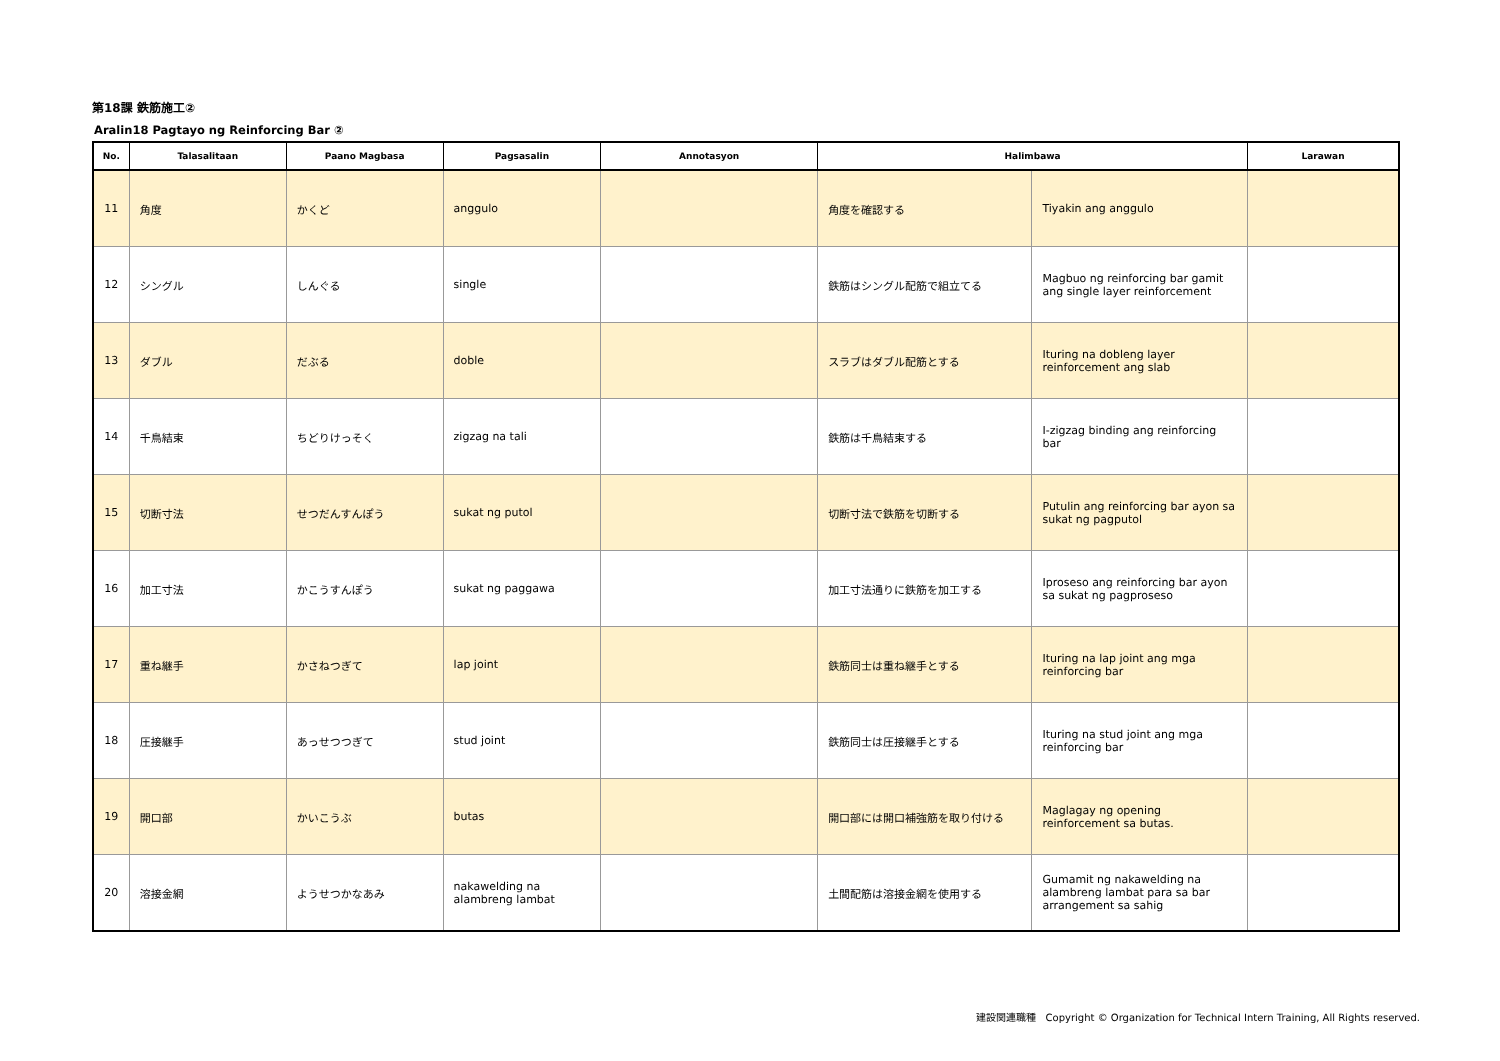第18課 鉄筋施工②
Aralin18 Pagtayo ng Reinforcing Bar ②
| No. | Talasalitaan | Paano Magbasa | Pagsasalin | Annotasyon | Halimbawa | | Larawan |
| --- | --- | --- | --- | --- | --- | --- | --- |
| 11 | 角度 | かくど | anggulo | | 角度を確認する | Tiyakin ang anggulo | |
| 12 | シングル | しんぐる | single | | 鉄筋はシングル配筋で組立てる | Magbuo ng reinforcing bar gamit ang single layer reinforcement | |
| 13 | ダブル | だぶる | doble | | スラブはダブル配筋とする | Ituring na dobleng layer reinforcement ang slab | |
| 14 | 千鳥結束 | ちどりけっそく | zigzag na tali | | 鉄筋は千鳥結束する | I-zigzag binding ang reinforcing bar | |
| 15 | 切断寸法 | せつだんすんぽう | sukat ng putol | | 切断寸法で鉄筋を切断する | Putulin ang reinforcing bar ayon sa sukat ng pagputol | |
| 16 | 加工寸法 | かこうすんぽう | sukat ng paggawa | | 加工寸法通りに鉄筋を加工する | Iproseso ang reinforcing bar ayon sa sukat ng pagproseso | |
| 17 | 重ね継手 | かさねつぎて | lap joint | | 鉄筋同士は重ね継手とする | Ituring na lap joint ang mga reinforcing bar | |
| 18 | 圧接継手 | あっせつつぎて | stud joint | | 鉄筋同士は圧接継手とする | Ituring na stud joint ang mga reinforcing bar | |
| 19 | 開口部 | かいこうぶ | butas | | 開口部には開口補強筋を取り付ける | Maglagay ng opening reinforcement sa butas. | |
| 20 | 溶接金網 | ようせつかなあみ | nakawelding na alambreng lambat | | 土間配筋は溶接金網を使用する | Gumamit ng nakawelding na alambreng lambat para sa bar arrangement sa sahig | |
建設関連職種 Copyright © Organization for Technical Intern Training, All Rights reserved.